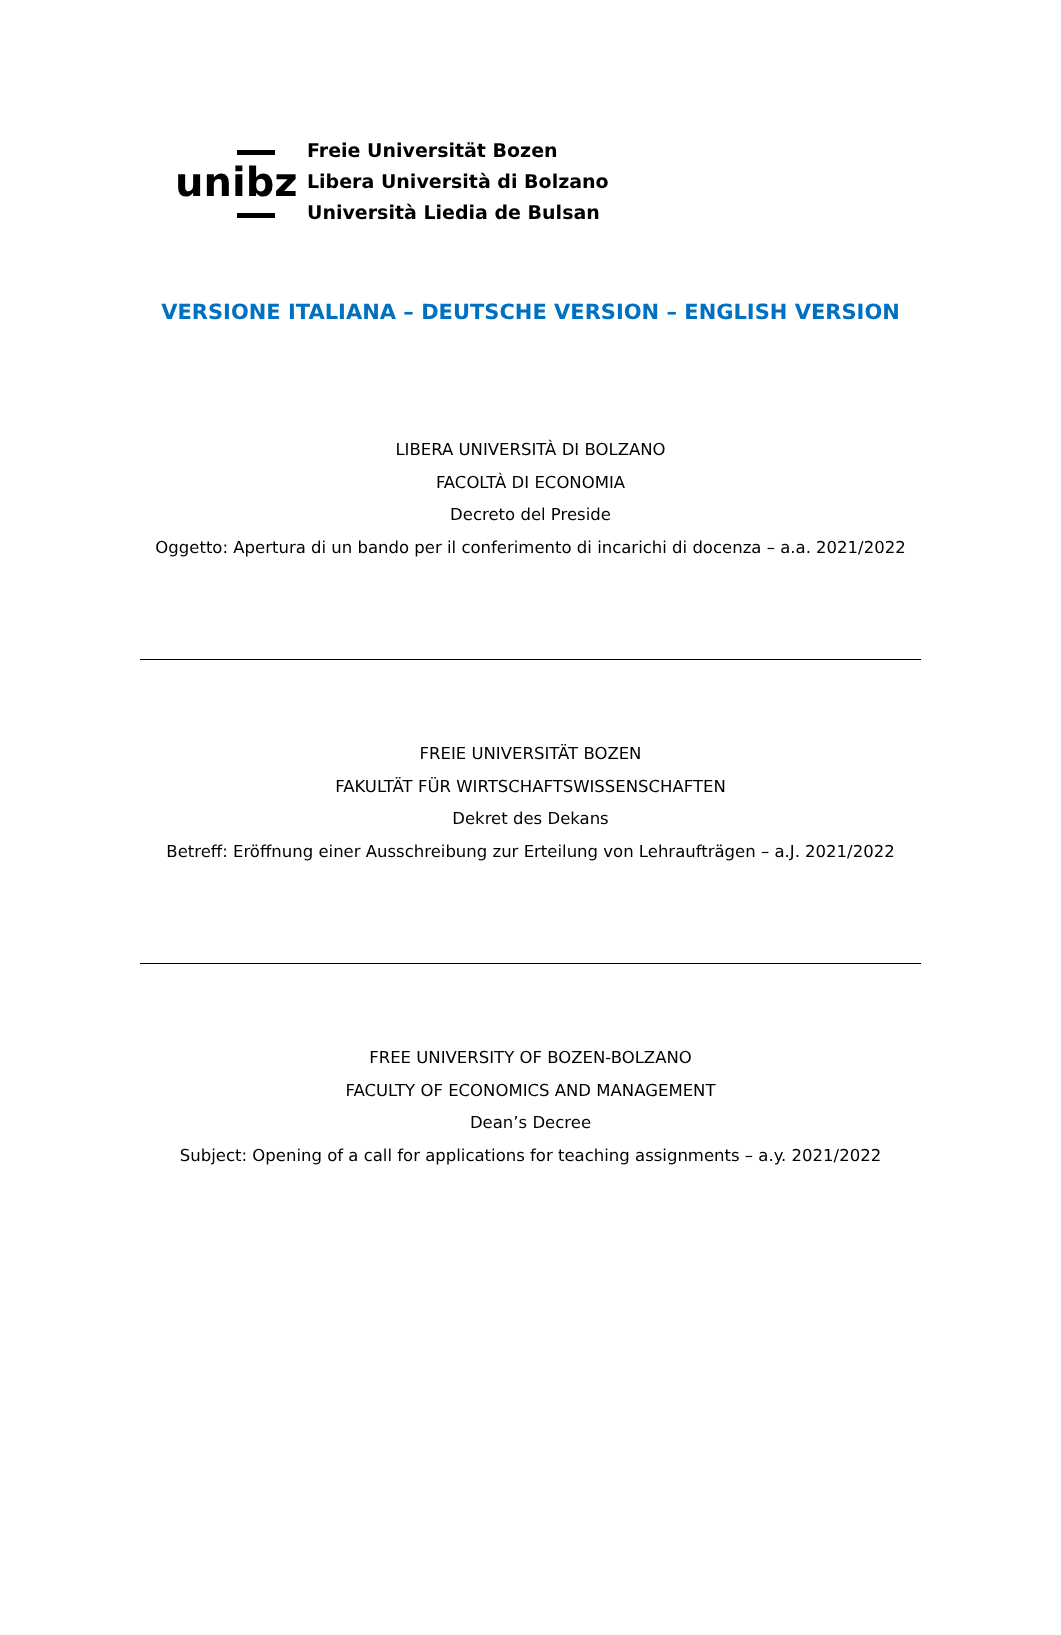unibz
Freie Universität Bozen
Libera Università di Bolzano
Università Liedia de Bulsan
VERSIONE ITALIANA – DEUTSCHE VERSION – ENGLISH VERSION
LIBERA UNIVERSITÀ DI BOLZANO
FACOLTÀ DI ECONOMIA
Decreto del Preside
Oggetto: Apertura di un bando per il conferimento di incarichi di docenza – a.a. 2021/2022
FREIE UNIVERSITÄT BOZEN
FAKULTÄT FÜR WIRTSCHAFTSWISSENSCHAFTEN
Dekret des Dekans
Betreff: Eröffnung einer Ausschreibung zur Erteilung von Lehraufträgen – a.J. 2021/2022
FREE UNIVERSITY OF BOZEN-BOLZANO
FACULTY OF ECONOMICS AND MANAGEMENT
Dean’s Decree
Subject: Opening of a call for applications for teaching assignments – a.y. 2021/2022